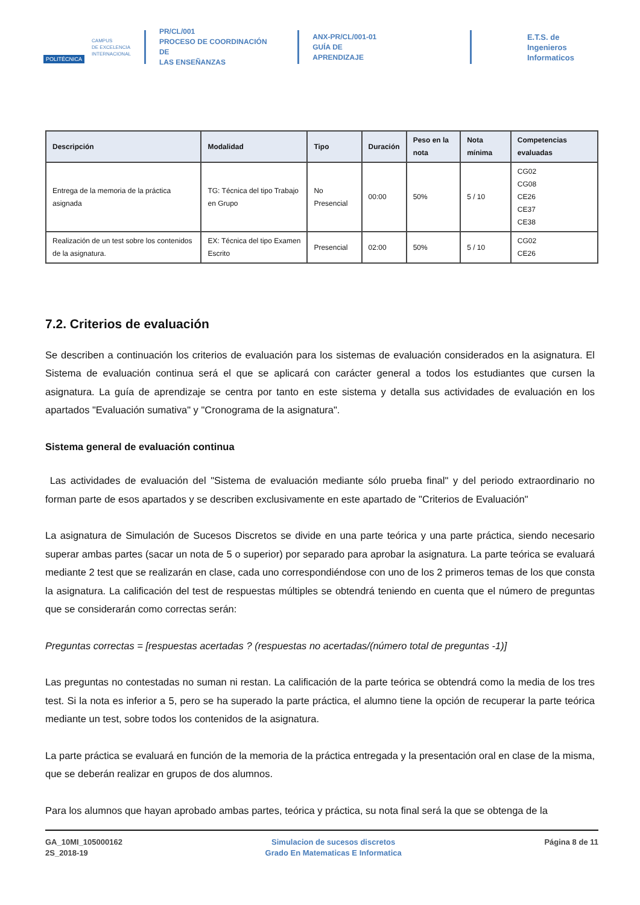POLITÉCNICA
CAMPUS
DE EXCELENCIA
INTERNACIONAL
PR/CL/001
PROCESO DE COORDINACIÓN DE
LAS ENSEÑANZAS
ANX-PR/CL/001-01
GUÍA DE APRENDIZAJE
E.T.S. de Ingenieros
Informaticos
| Descripción | Modalidad | Tipo | Duración | Peso en la nota | Nota mínima | Competencias evaluadas |
| --- | --- | --- | --- | --- | --- | --- |
| Entrega de la memoria de la práctica asignada | TG: Técnica del tipo Trabajo en Grupo | No Presencial | 00:00 | 50% | 5 / 10 | CG02 CG08 CE26 CE37 CE38 |
| Realización de un test sobre los contenidos de la asignatura. | EX: Técnica del tipo Examen Escrito | Presencial | 02:00 | 50% | 5 / 10 | CG02 CE26 |
7.2. Criterios de evaluación
Se describen a continuación los criterios de evaluación para los sistemas de evaluación considerados en la asignatura. El Sistema de evaluación continua será el que se aplicará con carácter general a todos los estudiantes que cursen la asignatura. La guía de aprendizaje se centra por tanto en este sistema y detalla sus actividades de evaluación en los apartados "Evaluación sumativa" y "Cronograma de la asignatura".
Sistema general de evaluación continua
Las actividades de evaluación del "Sistema de evaluación mediante sólo prueba final" y del periodo extraordinario no forman parte de esos apartados y se describen exclusivamente en este apartado de "Criterios de Evaluación"
La asignatura de Simulación de Sucesos Discretos se divide en una parte teórica y una parte práctica, siendo necesario superar ambas partes (sacar un nota de 5 o superior) por separado para aprobar la asignatura. La parte teórica se evaluará mediante 2 test que se realizarán en clase, cada uno correspondiéndose con uno de los 2 primeros temas de los que consta la asignatura. La calificación del test de respuestas múltiples se obtendrá teniendo en cuenta que el número de preguntas que se considerarán como correctas serán:
Preguntas correctas = [respuestas acertadas ? (respuestas no acertadas/(número total de preguntas -1)]
Las preguntas no contestadas no suman ni restan. La calificación de la parte teórica se obtendrá como la media de los tres test. Si la nota es inferior a 5, pero se ha superado la parte práctica, el alumno tiene la opción de recuperar la parte teórica mediante un test, sobre todos los contenidos de la asignatura.
La parte práctica se evaluará en función de la memoria de la práctica entregada y la presentación oral en clase de la misma, que se deberán realizar en grupos de dos alumnos.
Para los alumnos que hayan aprobado ambas partes, teórica y práctica, su nota final será la que se obtenga de la
GA_10MI_105000162
2S_2018-19
Simulacion de sucesos discretos
Grado En Matematicas E Informatica
Página 8 de 11